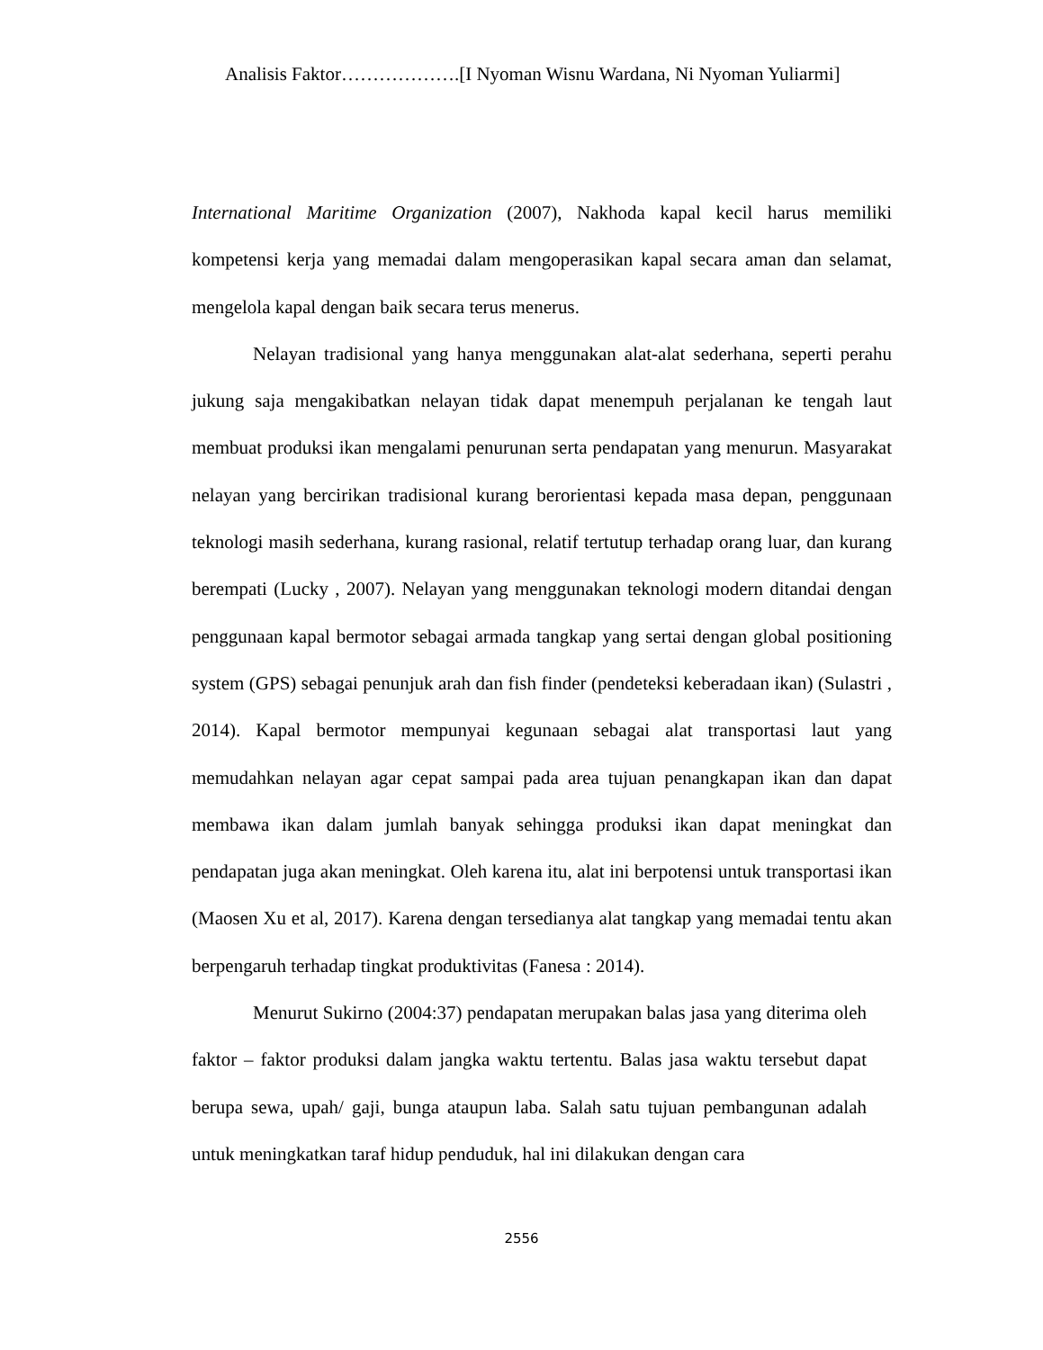Analisis Faktor……………….[I Nyoman Wisnu Wardana, Ni Nyoman Yuliarmi]
International Maritime Organization (2007), Nakhoda kapal kecil harus memiliki kompetensi kerja yang memadai dalam mengoperasikan kapal secara aman dan selamat, mengelola kapal dengan baik secara terus menerus.
Nelayan tradisional yang hanya menggunakan alat-alat sederhana, seperti perahu jukung saja mengakibatkan nelayan tidak dapat menempuh perjalanan ke tengah laut membuat produksi ikan mengalami penurunan serta pendapatan yang menurun. Masyarakat nelayan yang bercirikan tradisional kurang berorientasi kepada masa depan, penggunaan teknologi masih sederhana, kurang rasional, relatif tertutup terhadap orang luar, dan kurang berempati (Lucky , 2007). Nelayan yang menggunakan teknologi modern ditandai dengan penggunaan kapal bermotor sebagai armada tangkap yang sertai dengan global positioning system (GPS) sebagai penunjuk arah dan fish finder (pendeteksi keberadaan ikan) (Sulastri , 2014). Kapal bermotor mempunyai kegunaan sebagai alat transportasi laut yang memudahkan nelayan agar cepat sampai pada area tujuan penangkapan ikan dan dapat membawa ikan dalam jumlah banyak sehingga produksi ikan dapat meningkat dan pendapatan juga akan meningkat. Oleh karena itu, alat ini berpotensi untuk transportasi ikan (Maosen Xu et al, 2017). Karena dengan tersedianya alat tangkap yang memadai tentu akan berpengaruh terhadap tingkat produktivitas (Fanesa : 2014).
Menurut Sukirno (2004:37) pendapatan merupakan balas jasa yang diterima oleh faktor – faktor produksi dalam jangka waktu tertentu. Balas jasa waktu tersebut dapat berupa sewa, upah/ gaji, bunga ataupun laba. Salah satu tujuan pembangunan adalah untuk meningkatkan taraf hidup penduduk, hal ini dilakukan dengan cara
2556